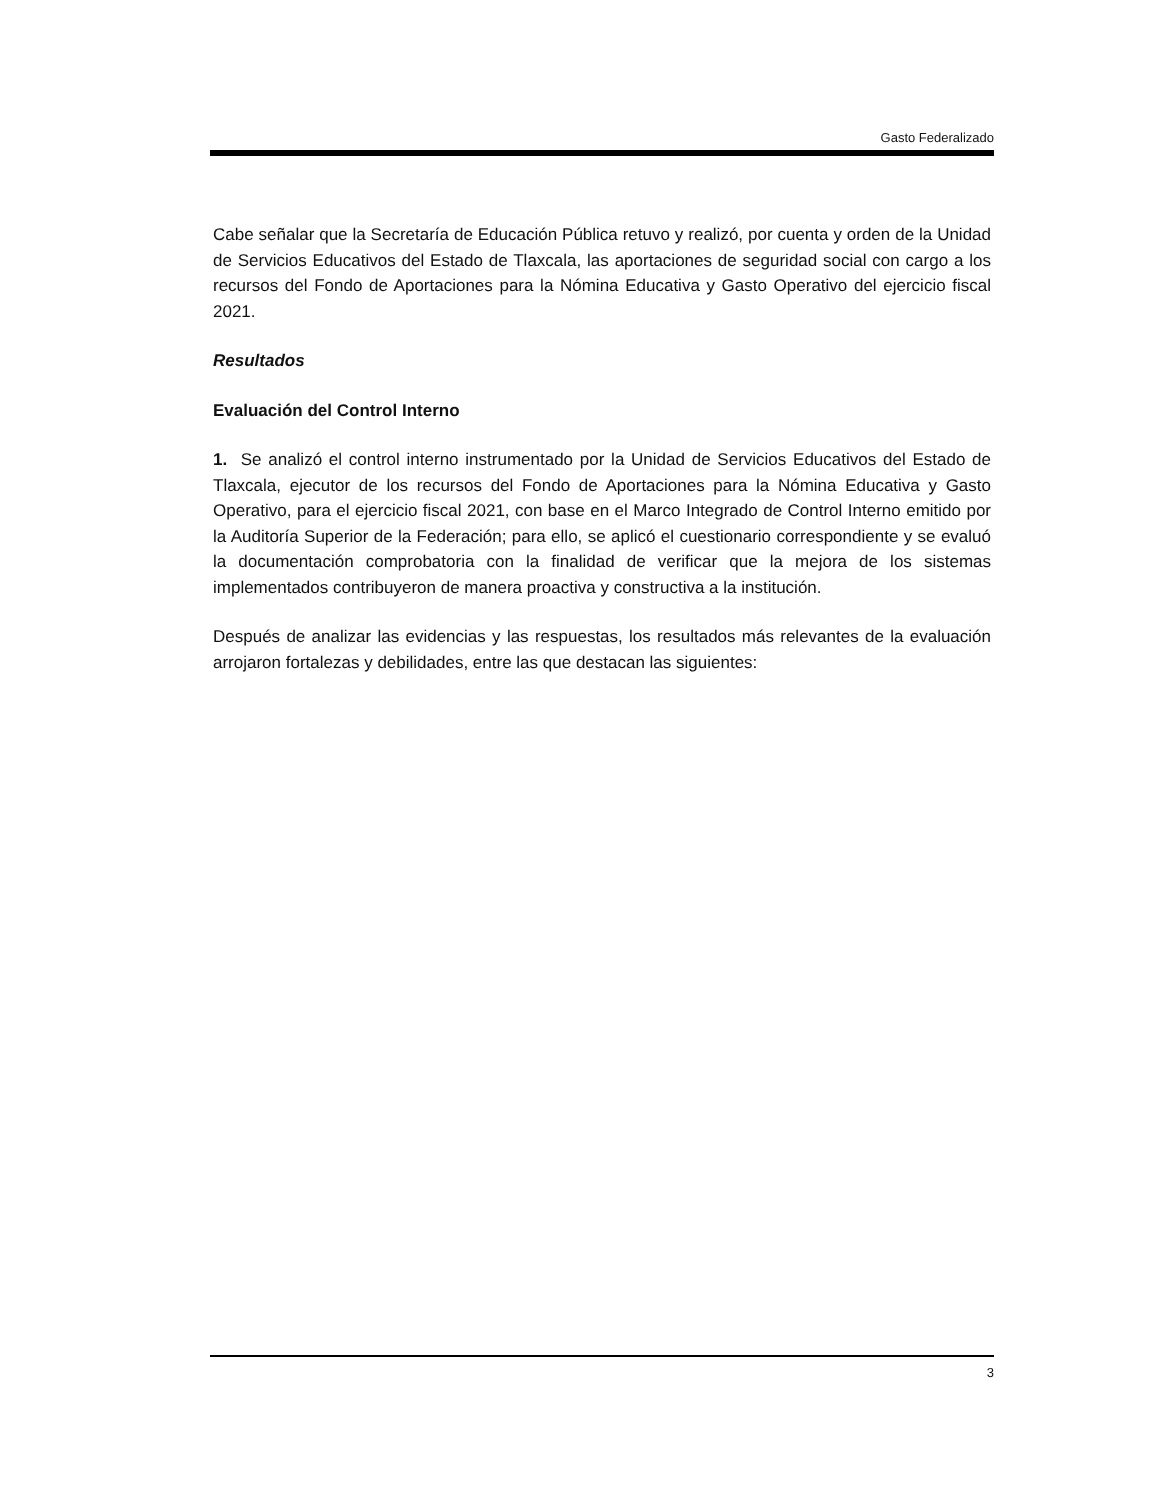Gasto Federalizado
Cabe señalar que la Secretaría de Educación Pública retuvo y realizó, por cuenta y orden de la Unidad de Servicios Educativos del Estado de Tlaxcala, las aportaciones de seguridad social con cargo a los recursos del Fondo de Aportaciones para la Nómina Educativa y Gasto Operativo del ejercicio fiscal 2021.
Resultados
Evaluación del Control Interno
1. Se analizó el control interno instrumentado por la Unidad de Servicios Educativos del Estado de Tlaxcala, ejecutor de los recursos del Fondo de Aportaciones para la Nómina Educativa y Gasto Operativo, para el ejercicio fiscal 2021, con base en el Marco Integrado de Control Interno emitido por la Auditoría Superior de la Federación; para ello, se aplicó el cuestionario correspondiente y se evaluó la documentación comprobatoria con la finalidad de verificar que la mejora de los sistemas implementados contribuyeron de manera proactiva y constructiva a la institución.
Después de analizar las evidencias y las respuestas, los resultados más relevantes de la evaluación arrojaron fortalezas y debilidades, entre las que destacan las siguientes:
3